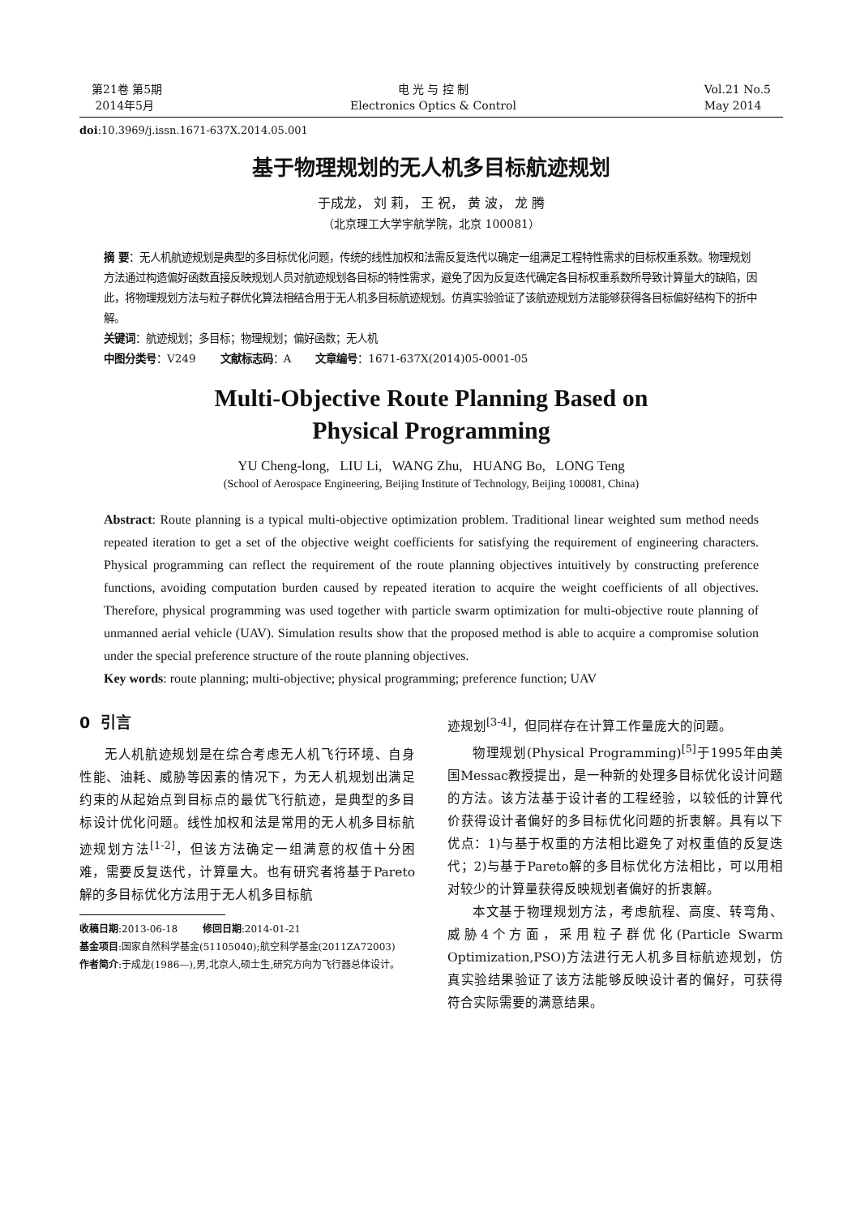第21卷 第5期
2014年5月
电 光 与 控 制
Electronics Optics & Control
Vol.21 No.5
May 2014
doi:10.3969/j.issn.1671-637X.2014.05.001
基于物理规划的无人机多目标航迹规划
于成龙， 刘 莉， 王 祝， 黄 波， 龙 腾
（北京理工大学宇航学院，北京 100081）
摘 要：无人机航迹规划是典型的多目标优化问题，传统的线性加权和法需反复迭代以确定一组满足工程特性需求的目标权重系数。物理规划方法通过构造偏好函数直接反映规划人员对航迹规划各目标的特性需求，避免了因为反复迭代确定各目标权重系数所导致计算量大的缺陷，因此，将物理规划方法与粒子群优化算法相结合用于无人机多目标航迹规划。仿真实验验证了该航迹规划方法能够获得各目标偏好结构下的折中解。
关键词：航迹规划；多目标；物理规划；偏好函数；无人机
中图分类号：V249 文献标志码：A 文章编号：1671-637X(2014)05-0001-05
Multi-Objective Route Planning Based on
Physical Programming
YU Cheng-long, LIU Li, WANG Zhu, HUANG Bo, LONG Teng
(School of Aerospace Engineering, Beijing Institute of Technology, Beijing 100081, China)
Abstract: Route planning is a typical multi-objective optimization problem. Traditional linear weighted sum method needs repeated iteration to get a set of the objective weight coefficients for satisfying the requirement of engineering characters. Physical programming can reflect the requirement of the route planning objectives intuitively by constructing preference functions, avoiding computation burden caused by repeated iteration to acquire the weight coefficients of all objectives. Therefore, physical programming was used together with particle swarm optimization for multi-objective route planning of unmanned aerial vehicle (UAV). Simulation results show that the proposed method is able to acquire a compromise solution under the special preference structure of the route planning objectives.
Key words: route planning; multi-objective; physical programming; preference function; UAV
0 引言
无人机航迹规划是在综合考虑无人机飞行环境、自身性能、油耗、威胁等因素的情况下，为无人机规划出满足约束的从起始点到目标点的最优飞行航迹，是典型的多目标设计优化问题。线性加权和法是常用的无人机多目标航迹规划方法<sup>[1-2]</sup>，但该方法确定一组满意的权值十分困难，需要反复迭代，计算量大。也有研究者将基于Pareto解的多目标优化方法用于无人机多目标航
收稿日期:2013-06-18 修回日期:2014-01-21
基金项目:国家自然科学基金(51105040);航空科学基金(2011ZA72003)
作者简介:于成龙(1986—),男,北京人,硕士生,研究方向为飞行器总体设计。
迹规划<sup>[3-4]</sup>，但同样存在计算工作量庞大的问题。
物理规划(Physical Programming)<sup>[5]</sup>于1995年由美国Messac教授提出，是一种新的处理多目标优化设计问题的方法。该方法基于设计者的工程经验，以较低的计算代价获得设计者偏好的多目标优化问题的折衷解。具有以下优点：1)与基于权重的方法相比避免了对权重值的反复迭代；2)与基于Pareto解的多目标优化方法相比，可以用相对较少的计算量获得反映规划者偏好的折衷解。
本文基于物理规划方法，考虑航程、高度、转弯角、威胁4个方面，采用粒子群优化(Particle Swarm Optimization,PSO)方法进行无人机多目标航迹规划，仿真实验结果验证了该方法能够反映设计者的偏好，可获得符合实际需要的满意结果。